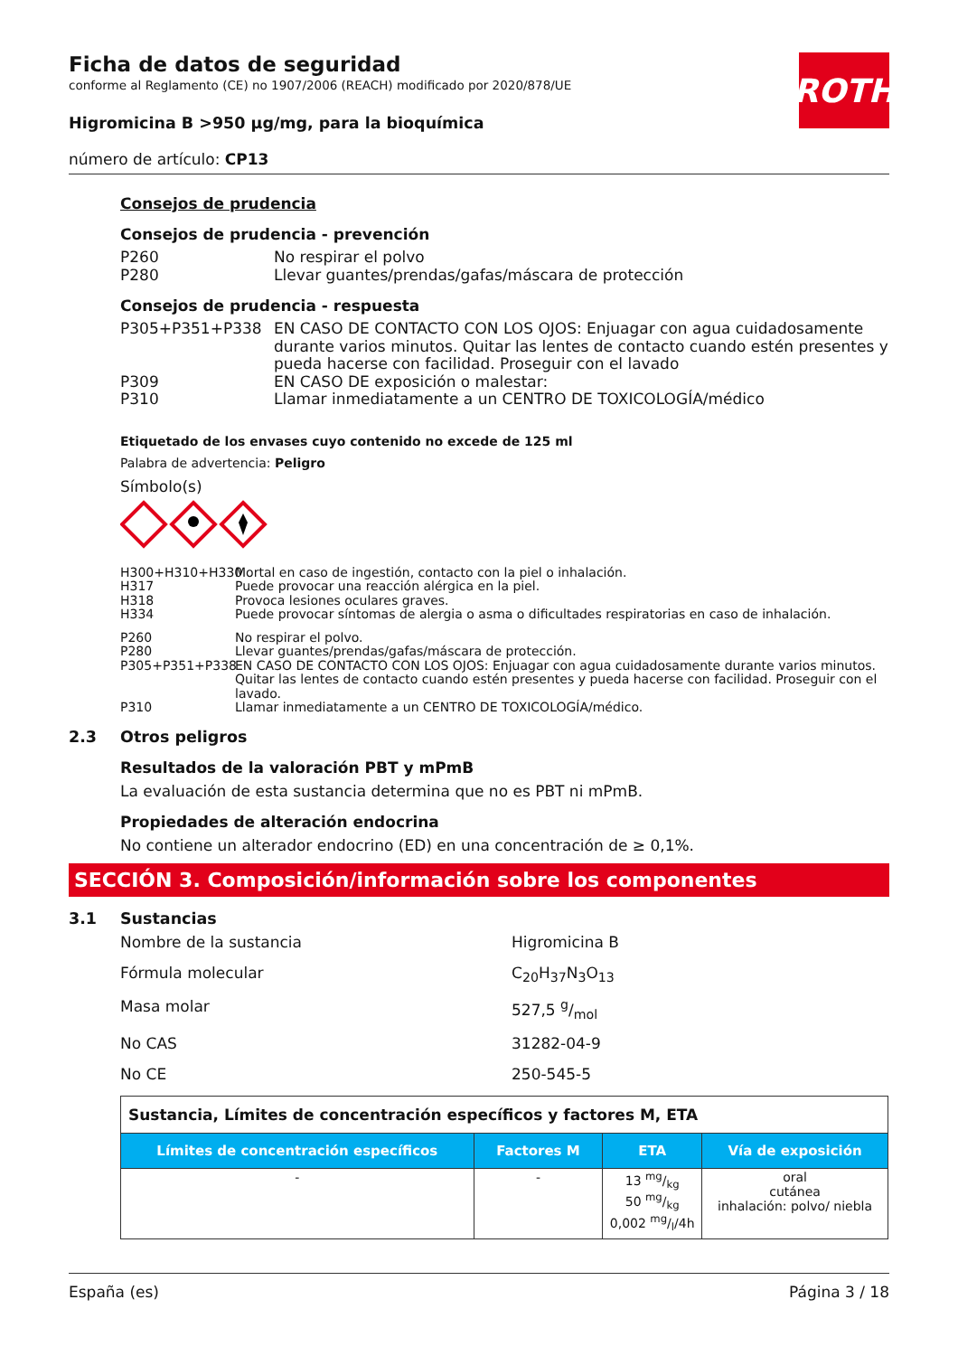Ficha de datos de seguridad
conforme al Reglamento (CE) no 1907/2006 (REACH) modificado por 2020/878/UE
Higromicina B >950 µg/mg, para la bioquímica
número de artículo: CP13
ROTH
Consejos de prudencia
Consejos de prudencia - prevención
P260 No respirar el polvo
P280 Llevar guantes/prendas/gafas/máscara de protección
Consejos de prudencia - respuesta
P305+P351+P338 EN CASO DE CONTACTO CON LOS OJOS: Enjuagar con agua cuidadosamente durante varios minutos. Quitar las lentes de contacto cuando estén presentes y pueda hacerse con facilidad. Proseguir con el lavado
P309 EN CASO DE exposición o malestar:
P310 Llamar inmediatamente a un CENTRO DE TOXICOLOGÍA/médico
Etiquetado de los envases cuyo contenido no excede de 125 ml
Palabra de advertencia: Peligro
Símbolo(s)
H300+H310+H330 Mortal en caso de ingestión, contacto con la piel o inhalación.
H317 Puede provocar una reacción alérgica en la piel.
H318 Provoca lesiones oculares graves.
H334 Puede provocar síntomas de alergia o asma o dificultades respiratorias en caso de inhalación.
P260 No respirar el polvo.
P280 Llevar guantes/prendas/gafas/máscara de protección.
P305+P351+P338 EN CASO DE CONTACTO CON LOS OJOS: Enjuagar con agua cuidadosamente durante varios minutos. Quitar las lentes de contacto cuando estén presentes y pueda hacerse con facilidad. Proseguir con el lavado.
P310 Llamar inmediatamente a un CENTRO DE TOXICOLOGÍA/médico.
2.3 Otros peligros
Resultados de la valoración PBT y mPmB
La evaluación de esta sustancia determina que no es PBT ni mPmB.
Propiedades de alteración endocrina
No contiene un alterador endocrino (ED) en una concentración de ≥ 0,1%.
SECCIÓN 3. Composición/información sobre los componentes
3.1 Sustancias
Nombre de la sustancia Higromicina B
Fórmula molecular C<sub>20</sub>H<sub>37</sub>N<sub>3</sub>O<sub>13</sub>
Masa molar 527,5 g/mol
No CAS 31282-04-9
No CE 250-545-5
| Sustancia, Límites de concentración específicos y factores M, ETA | | | |
| Límites de concentración específicos | Factores M | ETA | Vía de exposición |
| - | - | 13 mg/kg 50 mg/kg 0,002 mg/l/4h | oral cutánea inhalación: polvo/ niebla |
España (es) Página 3 / 18